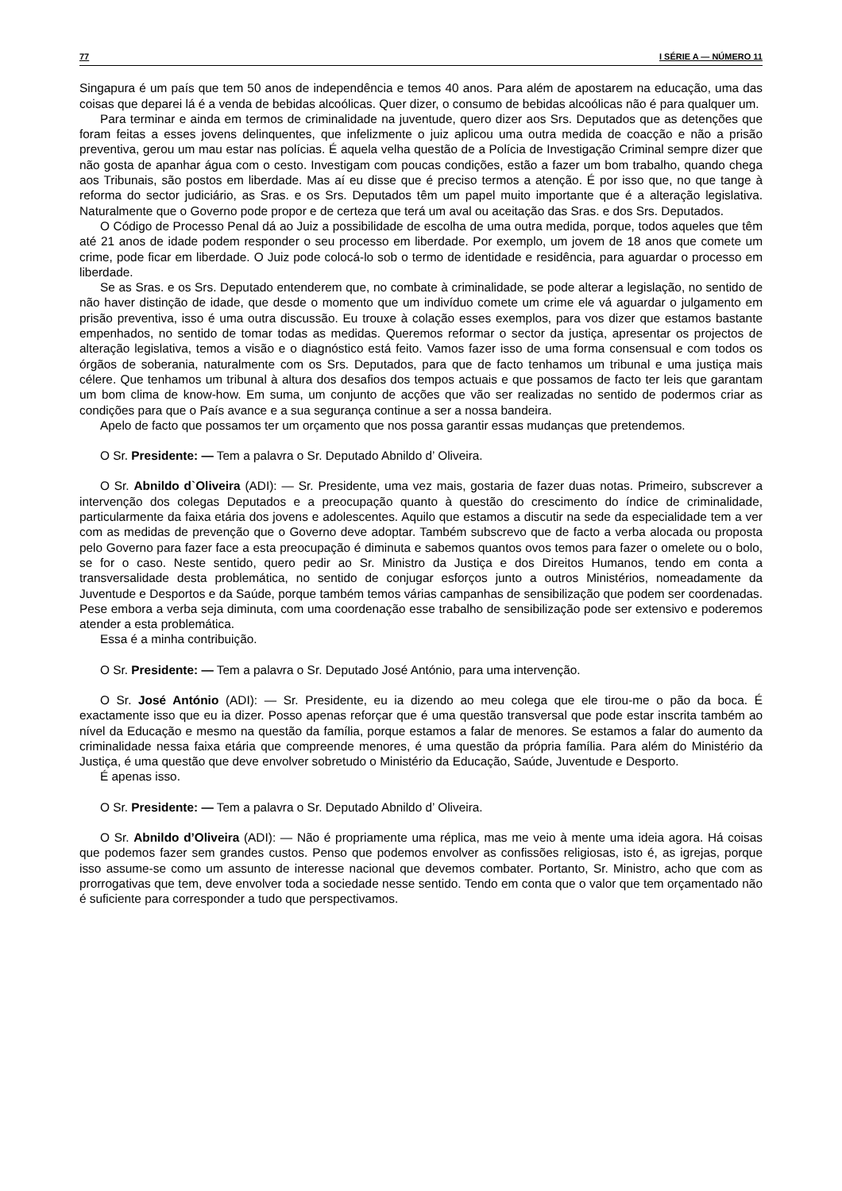77 I SÉRIE A — NÚMERO 11
Singapura é um país que tem 50 anos de independência e temos 40 anos. Para além de apostarem na educação, uma das coisas que deparei lá é a venda de bebidas alcoólicas. Quer dizer, o consumo de bebidas alcoólicas não é para qualquer um.
Para terminar e ainda em termos de criminalidade na juventude, quero dizer aos Srs. Deputados que as detenções que foram feitas a esses jovens delinquentes, que infelizmente o juiz aplicou uma outra medida de coacção e não a prisão preventiva, gerou um mau estar nas polícias. É aquela velha questão de a Polícia de Investigação Criminal sempre dizer que não gosta de apanhar água com o cesto. Investigam com poucas condições, estão a fazer um bom trabalho, quando chega aos Tribunais, são postos em liberdade. Mas aí eu disse que é preciso termos a atenção. É por isso que, no que tange à reforma do sector judiciário, as Sras. e os Srs. Deputados têm um papel muito importante que é a alteração legislativa. Naturalmente que o Governo pode propor e de certeza que terá um aval ou aceitação das Sras. e dos Srs. Deputados.
O Código de Processo Penal dá ao Juiz a possibilidade de escolha de uma outra medida, porque, todos aqueles que têm até 21 anos de idade podem responder o seu processo em liberdade. Por exemplo, um jovem de 18 anos que comete um crime, pode ficar em liberdade. O Juiz pode colocá-lo sob o termo de identidade e residência, para aguardar o processo em liberdade.
Se as Sras. e os Srs. Deputado entenderem que, no combate à criminalidade, se pode alterar a legislação, no sentido de não haver distinção de idade, que desde o momento que um indivíduo comete um crime ele vá aguardar o julgamento em prisão preventiva, isso é uma outra discussão. Eu trouxe à colação esses exemplos, para vos dizer que estamos bastante empenhados, no sentido de tomar todas as medidas. Queremos reformar o sector da justiça, apresentar os projectos de alteração legislativa, temos a visão e o diagnóstico está feito. Vamos fazer isso de uma forma consensual e com todos os órgãos de soberania, naturalmente com os Srs. Deputados, para que de facto tenhamos um tribunal e uma justiça mais célere. Que tenhamos um tribunal à altura dos desafios dos tempos actuais e que possamos de facto ter leis que garantam um bom clima de know-how. Em suma, um conjunto de acções que vão ser realizadas no sentido de podermos criar as condições para que o País avance e a sua segurança continue a ser a nossa bandeira.
Apelo de facto que possamos ter um orçamento que nos possa garantir essas mudanças que pretendemos.
O Sr. Presidente: — Tem a palavra o Sr. Deputado Abnildo d’ Oliveira.
O Sr. Abnildo d`Oliveira (ADI): — Sr. Presidente, uma vez mais, gostaria de fazer duas notas. Primeiro, subscrever a intervenção dos colegas Deputados e a preocupação quanto à questão do crescimento do índice de criminalidade, particularmente da faixa etária dos jovens e adolescentes. Aquilo que estamos a discutir na sede da especialidade tem a ver com as medidas de prevenção que o Governo deve adoptar. Também subscrevo que de facto a verba alocada ou proposta pelo Governo para fazer face a esta preocupação é diminuta e sabemos quantos ovos temos para fazer o omelete ou o bolo, se for o caso. Neste sentido, quero pedir ao Sr. Ministro da Justiça e dos Direitos Humanos, tendo em conta a transversalidade desta problemática, no sentido de conjugar esforços junto a outros Ministérios, nomeadamente da Juventude e Desportos e da Saúde, porque também temos várias campanhas de sensibilização que podem ser coordenadas. Pese embora a verba seja diminuta, com uma coordenação esse trabalho de sensibilização pode ser extensivo e poderemos atender a esta problemática.
Essa é a minha contribuição.
O Sr. Presidente: — Tem a palavra o Sr. Deputado José António, para uma intervenção.
O Sr. José António (ADI): — Sr. Presidente, eu ia dizendo ao meu colega que ele tirou-me o pão da boca. É exactamente isso que eu ia dizer. Posso apenas reforçar que é uma questão transversal que pode estar inscrita também ao nível da Educação e mesmo na questão da família, porque estamos a falar de menores. Se estamos a falar do aumento da criminalidade nessa faixa etária que compreende menores, é uma questão da própria família. Para além do Ministério da Justiça, é uma questão que deve envolver sobretudo o Ministério da Educação, Saúde, Juventude e Desporto.
É apenas isso.
O Sr. Presidente: — Tem a palavra o Sr. Deputado Abnildo d’ Oliveira.
O Sr. Abnildo d’Oliveira (ADI): — Não é propriamente uma réplica, mas me veio à mente uma ideia agora. Há coisas que podemos fazer sem grandes custos. Penso que podemos envolver as confissões religiosas, isto é, as igrejas, porque isso assume-se como um assunto de interesse nacional que devemos combater. Portanto, Sr. Ministro, acho que com as prorrogativas que tem, deve envolver toda a sociedade nesse sentido. Tendo em conta que o valor que tem orçamentado não é suficiente para corresponder a tudo que perspectivamos.